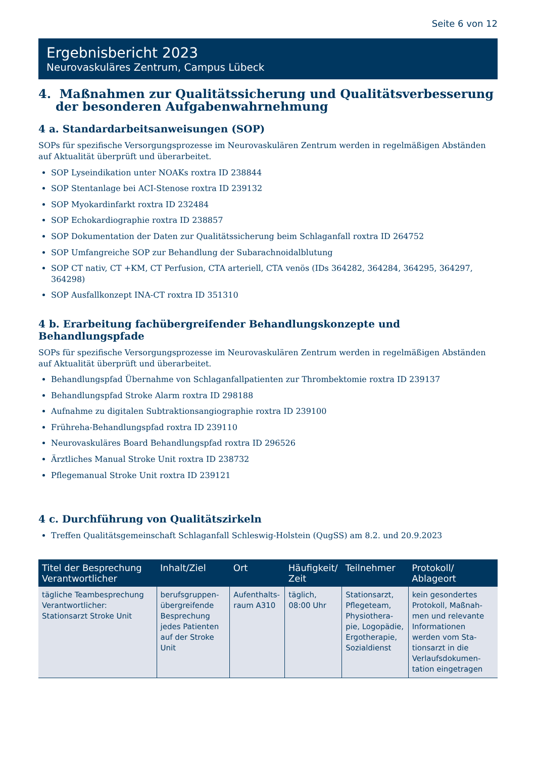Seite 6 von 12
Ergebnisbericht 2023
Neurovaskuläres Zentrum, Campus Lübeck
4. Maßnahmen zur Qualitätssicherung und Qualitätsverbesserung der besonderen Aufgabenwahrnehmung
4 a. Standardarbeitsanweisungen (SOP)
SOPs für spezifische Versorgungsprozesse im Neurovaskulären Zentrum werden in regelmäßigen Abständen auf Aktualität überprüft und überarbeitet.
SOP Lyseindikation unter NOAKs roxtra ID 238844
SOP Stentanlage bei ACI-Stenose roxtra ID 239132
SOP Myokardinfarkt roxtra ID 232484
SOP Echokardiographie roxtra ID 238857
SOP Dokumentation der Daten zur Qualitätssicherung beim Schlaganfall roxtra ID 264752
SOP Umfangreiche SOP zur Behandlung der Subarachnoidalblutung
SOP CT nativ, CT +KM, CT Perfusion, CTA arteriell, CTA venös (IDs 364282, 364284, 364295, 364297, 364298)
SOP Ausfallkonzept INA-CT roxtra ID 351310
4 b. Erarbeitung fachübergreifender Behandlungskonzepte und Behandlungspfade
SOPs für spezifische Versorgungsprozesse im Neurovaskulären Zentrum werden in regelmäßigen Abständen auf Aktualität überprüft und überarbeitet.
Behandlungspfad Übernahme von Schlaganfallpatienten zur Thrombektomie roxtra ID 239137
Behandlungspfad Stroke Alarm roxtra ID 298188
Aufnahme zu digitalen Subtraktionsangiographie roxtra ID 239100
Frühreha-Behandlungspfad roxtra ID 239110
Neurovaskuläres Board Behandlungspfad roxtra ID 296526
Ärztliches Manual Stroke Unit roxtra ID 238732
Pflegemanual Stroke Unit roxtra ID 239121
4 c. Durchführung von Qualitätszirkeln
Treffen Qualitätsgemeinschaft Schlaganfall Schleswig-Holstein (QugSS) am 8.2. und 20.9.2023
| Titel der Besprechung Verantwortlicher | Inhalt/Ziel | Ort | Häufigkeit/ Zeit | Teilnehmer | Protokoll/ Ablageort |
| --- | --- | --- | --- | --- | --- |
| tägliche Teambesprechung Verantwortlicher: Stationsarzt Stroke Unit | berufsgruppen-übergreifende Besprechung jedes Patienten auf der Stroke Unit | Aufenthalts-raum A310 | täglich, 08:00 Uhr | Stationsarzt, Pflegeteam, Physiothera-pie, Logopädie, Ergotherapie, Sozialdienst | kein gesondertes Protokoll, Maßnah-men und relevante Informationen werden vom Sta-tionsarzt in die Verlaufsdokumen-tation eingetragen |